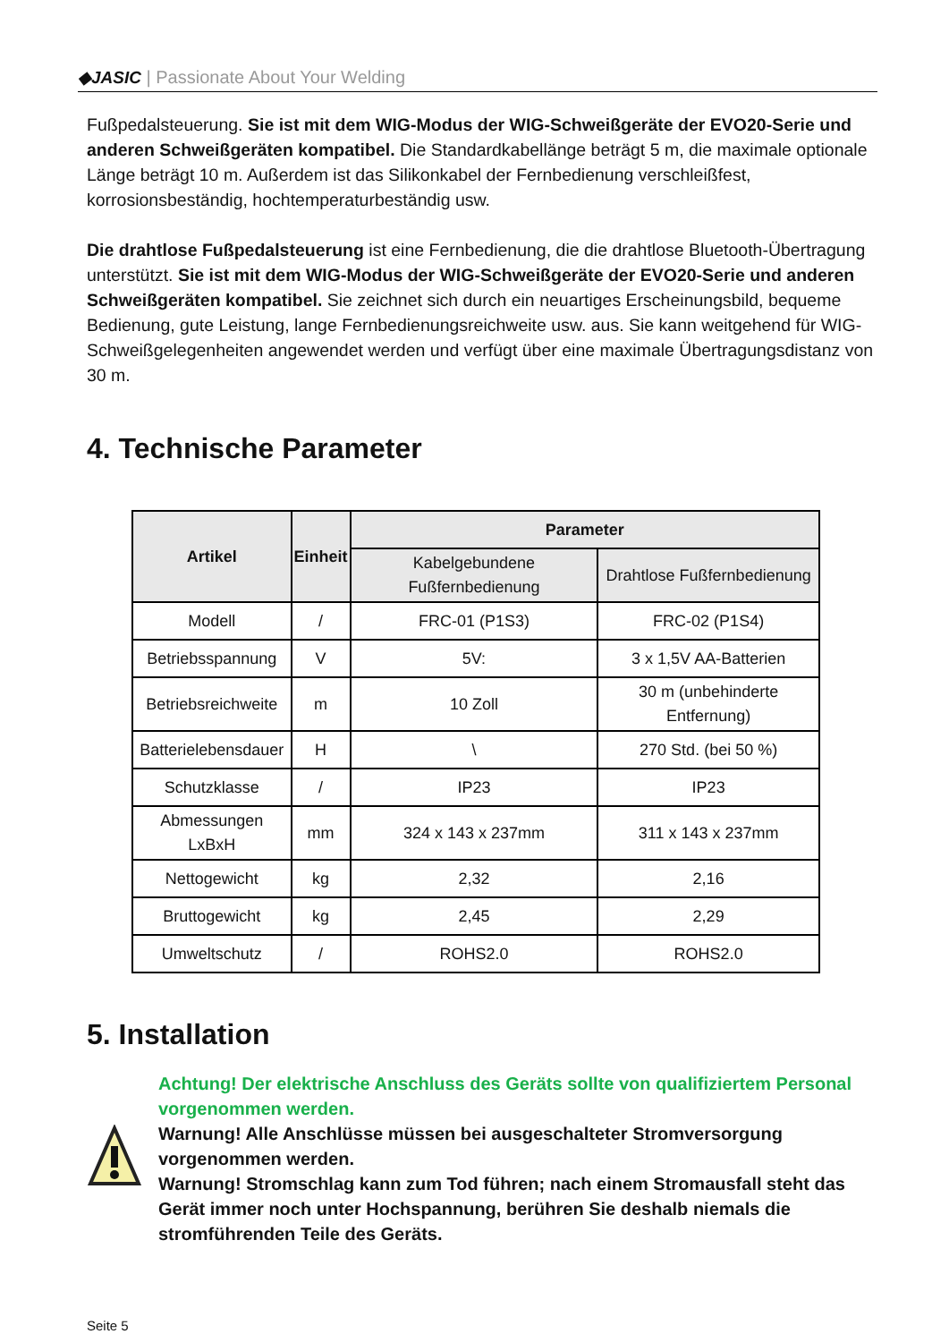◆JASIC | Passionate About Your Welding
Fußpedalsteuerung. Sie ist mit dem WIG-Modus der WIG-Schweißgeräte der EVO20-Serie und anderen Schweißgeräten kompatibel. Die Standardkabellänge beträgt 5 m, die maximale optionale Länge beträgt 10 m. Außerdem ist das Silikonkabel der Fernbedienung verschleißfest, korrosionsbeständig, hochtemperaturbeständig usw.
Die drahtlose Fußpedalsteuerung ist eine Fernbedienung, die die drahtlose Bluetooth-Übertragung unterstützt. Sie ist mit dem WIG-Modus der WIG-Schweißgeräte der EVO20-Serie und anderen Schweißgeräten kompatibel. Sie zeichnet sich durch ein neuartiges Erscheinungsbild, bequeme Bedienung, gute Leistung, lange Fernbedienungsreichweite usw. aus. Sie kann weitgehend für WIG-Schweißgelegenheiten angewendet werden und verfügt über eine maximale Übertragungsdistanz von 30 m.
4. Technische Parameter
| Artikel | Einheit | Parameter | |
| --- | --- | --- | --- |
| | | Kabelgebundene Fußfernbedienung | Drahtlose Fußfernbedienung |
| Modell | / | FRC-01 (P1S3) | FRC-02 (P1S4) |
| Betriebsspannung | V | 5V: | 3 x 1,5V AA-Batterien |
| Betriebsreichweite | m | 10 Zoll | 30 m (unbehinderte Entfernung) |
| Batterielebensdauer | H | \ | 270 Std. (bei 50 %) |
| Schutzklasse | / | IP23 | IP23 |
| Abmessungen LxBxH | mm | 324 x 143 x 237mm | 311 x 143 x 237mm |
| Nettogewicht | kg | 2,32 | 2,16 |
| Bruttogewicht | kg | 2,45 | 2,29 |
| Umweltschutz | / | ROHS2.0 | ROHS2.0 |
5. Installation
Achtung! Der elektrische Anschluss des Geräts sollte von qualifiziertem Personal vorgenommen werden.
Warnung! Alle Anschlüsse müssen bei ausgeschalteter Stromversorgung vorgenommen werden.
Warnung! Stromschlag kann zum Tod führen; nach einem Stromausfall steht das Gerät immer noch unter Hochspannung, berühren Sie deshalb niemals die stromführenden Teile des Geräts.
Seite 5